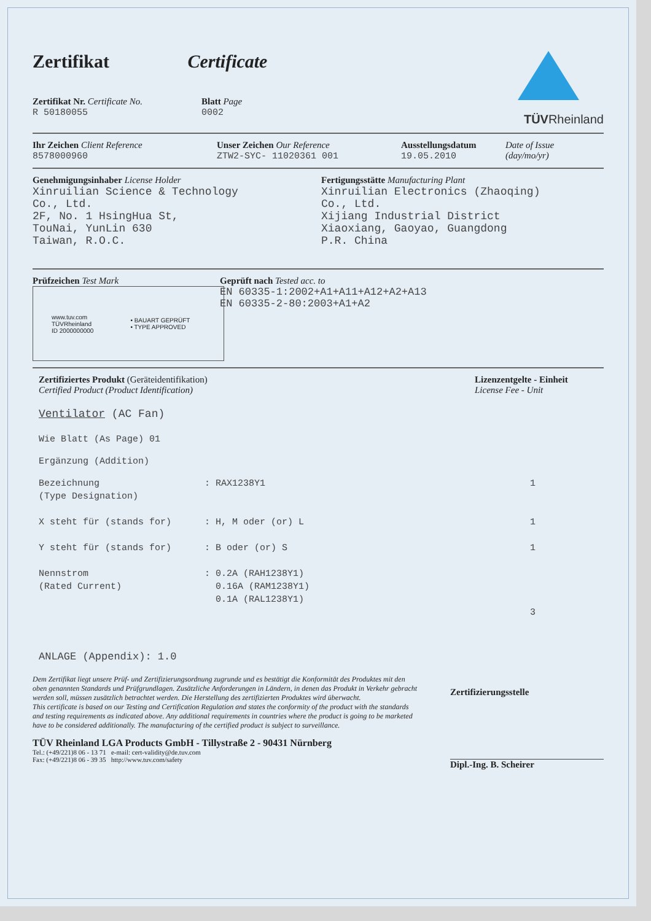Zertifikat Certificate
Zertifikat Nr. Certificate No.
R 50180055
Blatt Page
0002
TÜVRheinland
Ihr Zeichen Client Reference
8578000960
Unser Zeichen Our Reference
ZTW2-SYC- 11020361 001
Ausstellungsdatum
19.05.2010
Date of Issue
(day/mo/yr)
Genehmigungsinhaber License Holder
Xinruilian Science & Technology
Co., Ltd.
2F, No. 1 HsingHua St,
TouNai, YunLin 630
Taiwan, R.O.C.
Fertigungsstätte Manufacturing Plant
Xinruilian Electronics (Zhaoqing)
Co., Ltd.
Xijiang Industrial District
Xiaoxiang, Gaoyao, Guangdong
P.R. China
Prüfzeichen Test Mark
www.tuv.com
TÜVRheinland
ID 2000000000
• BAUART GEPRÜFT
• TYPE APPROVED
Geprüft nach Tested acc. to
EN 60335-1:2002+A1+A11+A12+A2+A13
EN 60335-2-80:2003+A1+A2
Zertifiziertes Produkt (Geräteidentifikation)
Certified Product (Product Identification)
Lizenzentgelte - Einheit
License Fee - Unit
Ventilator (AC Fan)
Wie Blatt (As Page) 01
Ergänzung (Addition)
Bezeichnung
(Type Designation)
: RAX1238Y1 1
X steht für (stands for) : H, M oder (or) L 1
Y steht für (stands for) : B oder (or) S 1
Nennstrom
(Rated Current)
: 0.2A (RAH1238Y1)
0.16A (RAM1238Y1)
0.1A (RAL1238Y1)
3
ANLAGE (Appendix): 1.0
Dem Zertifikat liegt unsere Prüf- und Zertifizierungsordnung zugrunde und es bestätigt die Konformität des Produktes mit den oben genannten Standards und Prüfgrundlagen. Zusätzliche Anforderungen in Ländern, in denen das Produkt in Verkehr gebracht werden soll, müssen zusätzlich betrachtet werden. Die Herstellung des zertifizierten Produktes wird überwacht.
This certificate is based on our Testing and Certification Regulation and states the conformity of the product with the standards and testing requirements as indicated above. Any additional requirements in countries where the product is going to be marketed have to be considered additionally. The manufacturing of the certified product is subject to surveillance.
TÜV Rheinland LGA Products GmbH - Tillystraße 2 - 90431 Nürnberg
Tel.: (+49/221)8 06 - 13 71 e-mail: cert-validity@de.tuv.com
Fax: (+49/221)8 06 - 39 35 http://www.tuv.com/safety
Zertifizierungsstelle
Dipl.-Ing. B. Scheirer